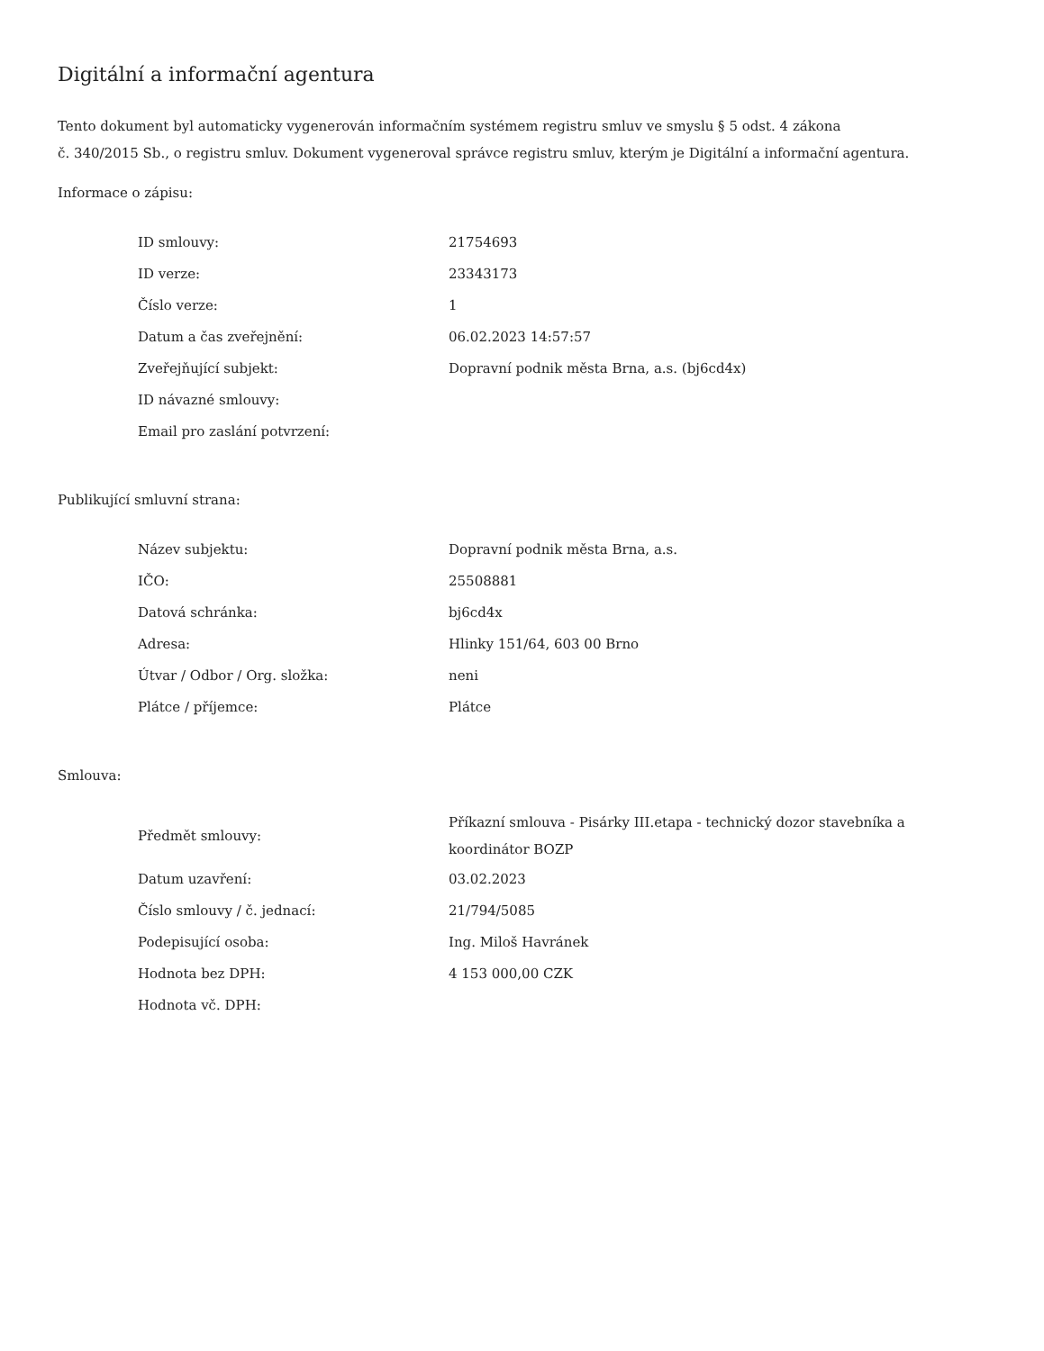Digitální a informační agentura
Tento dokument byl automaticky vygenerován informačním systémem registru smluv ve smyslu § 5 odst. 4 zákona
č. 340/2015 Sb., o registru smluv. Dokument vygeneroval správce registru smluv, kterým je Digitální a informační agentura.
Informace o zápisu:
| ID smlouvy: | 21754693 |
| ID verze: | 23343173 |
| Číslo verze: | 1 |
| Datum a čas zveřejnění: | 06.02.2023 14:57:57 |
| Zveřejňující subjekt: | Dopravní podnik města Brna, a.s. (bj6cd4x) |
| ID návazné smlouvy: | |
| Email pro zaslání potvrzení: | |
Publikující smluvní strana:
| Název subjektu: | Dopravní podnik města Brna, a.s. |
| IČO: | 25508881 |
| Datová schránka: | bj6cd4x |
| Adresa: | Hlinky 151/64, 603 00 Brno |
| Útvar / Odbor / Org. složka: | neni |
| Plátce / příjemce: | Plátce |
Smlouva:
| Předmět smlouvy: | Příkazní smlouva - Pisárky III.etapa - technický dozor stavebníka a koordinátor BOZP |
| Datum uzavření: | 03.02.2023 |
| Číslo smlouvy / č. jednací: | 21/794/5085 |
| Podepisující osoba: | Ing. Miloš Havránek |
| Hodnota bez DPH: | 4 153 000,00 CZK |
| Hodnota vč. DPH: | |